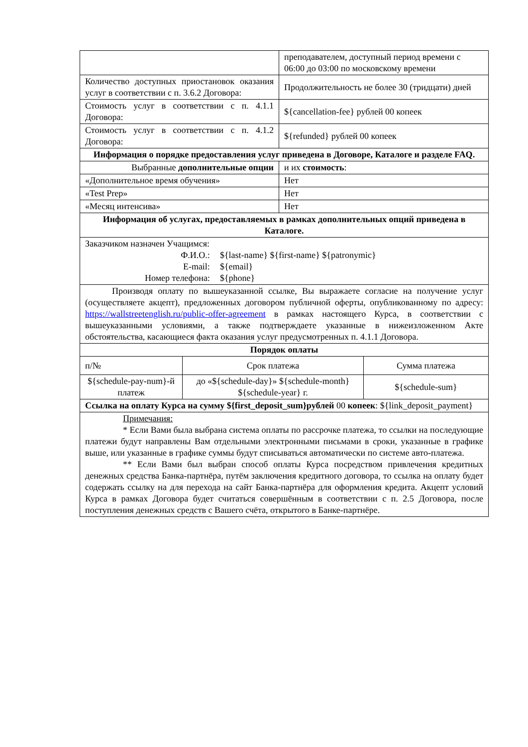| | преподавателем, доступный период времени с 06:00 до 03:00 по московскому времени |
| Количество доступных приостановок оказания услуг в соответствии с п. 3.6.2 Договора: | Продолжительность не более 30 (тридцати) дней |
| Стоимость услуг в соответствии с п. 4.1.1 Договора: | ${cancellation-fee} рублей 00 копеек |
| Стоимость услуг в соответствии с п. 4.1.2 Договора: | ${refunded} рублей 00 копеек |
| Информация о порядке предоставления услуг приведена в Договоре, Каталоге и разделе FAQ. | |
| Выбранные дополнительные опции | и их стоимость : |
| «Дополнительное время обучения» | Нет |
| «Test Prep» | Нет |
| «Месяц интенсива» | Нет |
| Информация об услугах, предоставляемых в рамках дополнительных опций приведена в Каталоге. | |
| Заказчиком назначен Учащимся: / Ф.И.О.: / ${last-name} ${first-name} ${patronymic} / / E-mail: / ${email} / / Номер телефона: / ${phone} / | |
| Производя оплату по вышеуказанной ссылке, Вы выражаете согласие на получение услуг (осуществляете акцепт), предложенных договором публичной оферты, опубликованному по адресу: https://wallstreetenglish.ru/public-offer-agreement в рамках настоящего Курса, в соответствии с вышеуказанными условиями, а также подтверждаете указанные в нижеизложенном Акте обстоятельства, касающиеся факта оказания услуг предусмотренных п. 4.1.1 Договора. | |
| Порядок оплаты | | |
| п/№ | Срок платежа | Сумма платежа |
| ${schedule-pay-num}-й платеж | до «${schedule-day}» ${schedule-month} ${schedule-year} г. | ${schedule-sum} |
| Ссылка на оплату Курса на сумму ${first_deposit_sum}рублей 00 копеек : ${link_deposit_payment} | | |
| Примечания: * Если Вами была выбрана система оплаты по рассрочке платежа, то ссылки на последующие платежи будут направлены Вам отдельными электронными письмами в сроки, указанные в графике выше, или указанные в графике суммы будут списываться автоматически по системе авто-платежа. ** Если Вами был выбран способ оплаты Курса посредством привлечения кредитных денежных средства Банка-партнёра, путём заключения кредитного договора, то ссылка на оплату будет содержать ссылку на для перехода на сайт Банка-партнёра для оформления кредита. Акцепт условий Курса в рамках Договора будет считаться совершённым в соответствии с п. 2.5 Договора, после поступления денежных средств с Вашего счёта, открытого в Банке-партнёре. | | |